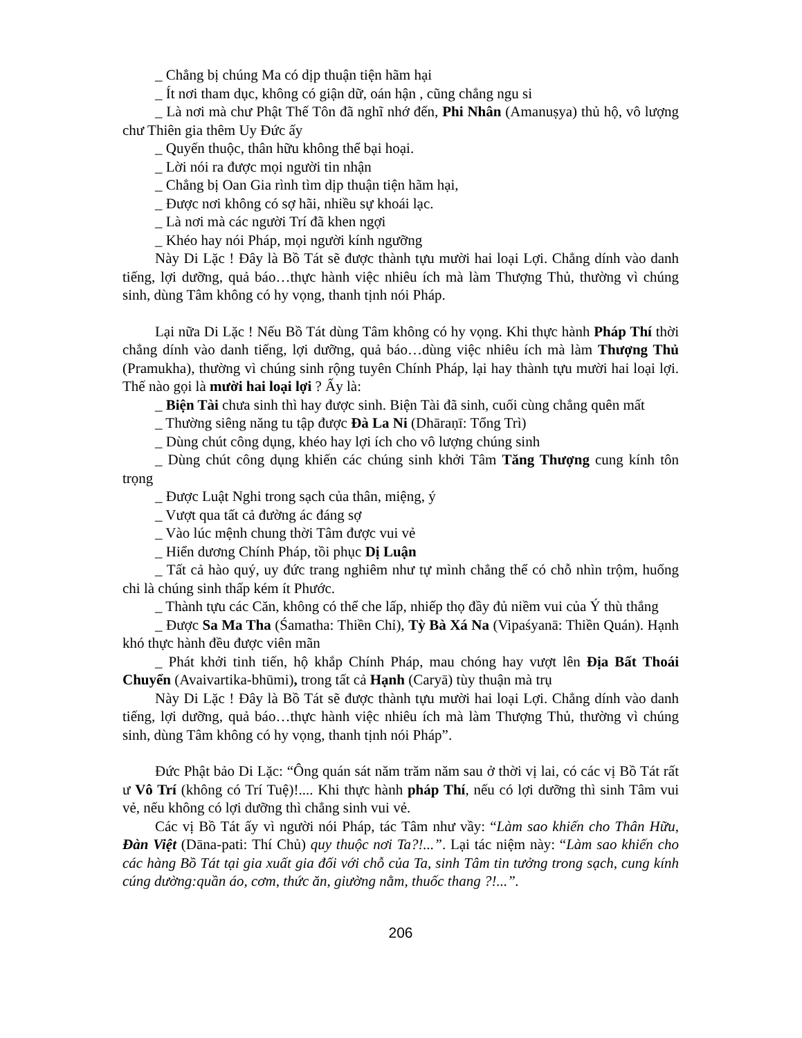_ Chẳng bị chúng Ma có dịp thuận tiện hãm hại
_ Ít nơi tham dục, không có giận dữ, oán hận , cũng chẳng ngu si
_ Là nơi mà chư Phật Thế Tôn đã nghĩ nhớ đến, Phi Nhân (Amanuṣya) thủ hộ, vô lượng chư Thiên gia thêm Uy Đức ấy
_ Quyến thuộc, thân hữu không thể bại hoại.
_ Lời nói ra được mọi người tin nhận
_ Chẳng bị Oan Gia rình tìm dịp thuận tiện hãm hại,
_ Được nơi không có sợ hãi, nhiều sự khoái lạc.
_ Là nơi mà các người Trí đã khen ngợi
_ Khéo hay nói Pháp, mọi người kính ngưỡng
Này Di Lặc ! Đây là Bồ Tát sẽ được thành tựu mười hai loại Lợi. Chẳng dính vào danh tiếng, lợi dưỡng, quả báo…thực hành việc nhiêu ích mà làm Thượng Thủ, thường vì chúng sinh, dùng Tâm không có hy vọng, thanh tịnh nói Pháp.
Lại nữa Di Lặc ! Nếu Bồ Tát dùng Tâm không có hy vọng. Khi thực hành Pháp Thí thời chẳng dính vào danh tiếng, lợi dưỡng, quả báo…dùng việc nhiêu ích mà làm Thượng Thủ (Pramukha), thường vì chúng sinh rộng tuyên Chính Pháp, lại hay thành tựu mười hai loại lợi. Thế nào gọi là mười hai loại lợi ? Ấy là:
_ Biện Tài chưa sinh thì hay được sinh. Biện Tài đã sinh, cuối cùng chẳng quên mất
_ Thường siêng năng tu tập được Đà La Ni (Dhāraṇī: Tổng Trì)
_ Dùng chút công dụng, khéo hay lợi ích cho vô lượng chúng sinh
_ Dùng chút công dụng khiến các chúng sinh khởi Tâm Tăng Thượng cung kính tôn trọng
_ Được Luật Nghi trong sạch của thân, miệng, ý
_ Vượt qua tất cả đường ác đáng sợ
_ Vào lúc mệnh chung thời Tâm được vui vẻ
_ Hiển dương Chính Pháp, tồi phục Dị Luận
_ Tất cả hào quý, uy đức trang nghiêm như tự mình chẳng thể có chỗ nhìn trộm, huống chi là chúng sinh thấp kém ít Phước.
_ Thành tựu các Căn, không có thể che lấp, nhiếp thọ đầy đủ niềm vui của Ý thù thắng
_ Được Sa Ma Tha (Śamatha: Thiền Chỉ), Tỳ Bà Xá Na (Vipaśyanā: Thiền Quán). Hạnh khó thực hành đều được viên mãn
_ Phát khởi tinh tiến, hộ khắp Chính Pháp, mau chóng hay vượt lên Địa Bất Thoái Chuyển (Avaivartika-bhūmi), trong tất cả Hạnh (Caryā) tùy thuận mà trụ
Này Di Lặc ! Đây là Bồ Tát sẽ được thành tựu mười hai loại Lợi. Chẳng dính vào danh tiếng, lợi dưỡng, quả báo…thực hành việc nhiêu ích mà làm Thượng Thủ, thường vì chúng sinh, dùng Tâm không có hy vọng, thanh tịnh nói Pháp”.
Đức Phật bảo Di Lặc: “Ông quán sát năm trăm năm sau ở thời vị lai, có các vị Bồ Tát rất ư Vô Trí (không có Trí Tuệ)!.... Khi thực hành pháp Thí, nếu có lợi dưỡng thì sinh Tâm vui vẻ, nếu không có lợi dưỡng thì chẳng sinh vui vẻ.
Các vị Bồ Tát ấy vì người nói Pháp, tác Tâm như vầy: “Làm sao khiến cho Thân Hữu, Đàn Việt (Dāna-pati: Thí Chủ) quy thuộc nơi Ta?!...”. Lại tác niệm này: “Làm sao khiến cho các hàng Bồ Tát tại gia xuất gia đối với chỗ của Ta, sinh Tâm tin tưởng trong sạch, cung kính cúng dường:quần áo, cơm, thức ăn, giường nằm, thuốc thang ?!...”.
206